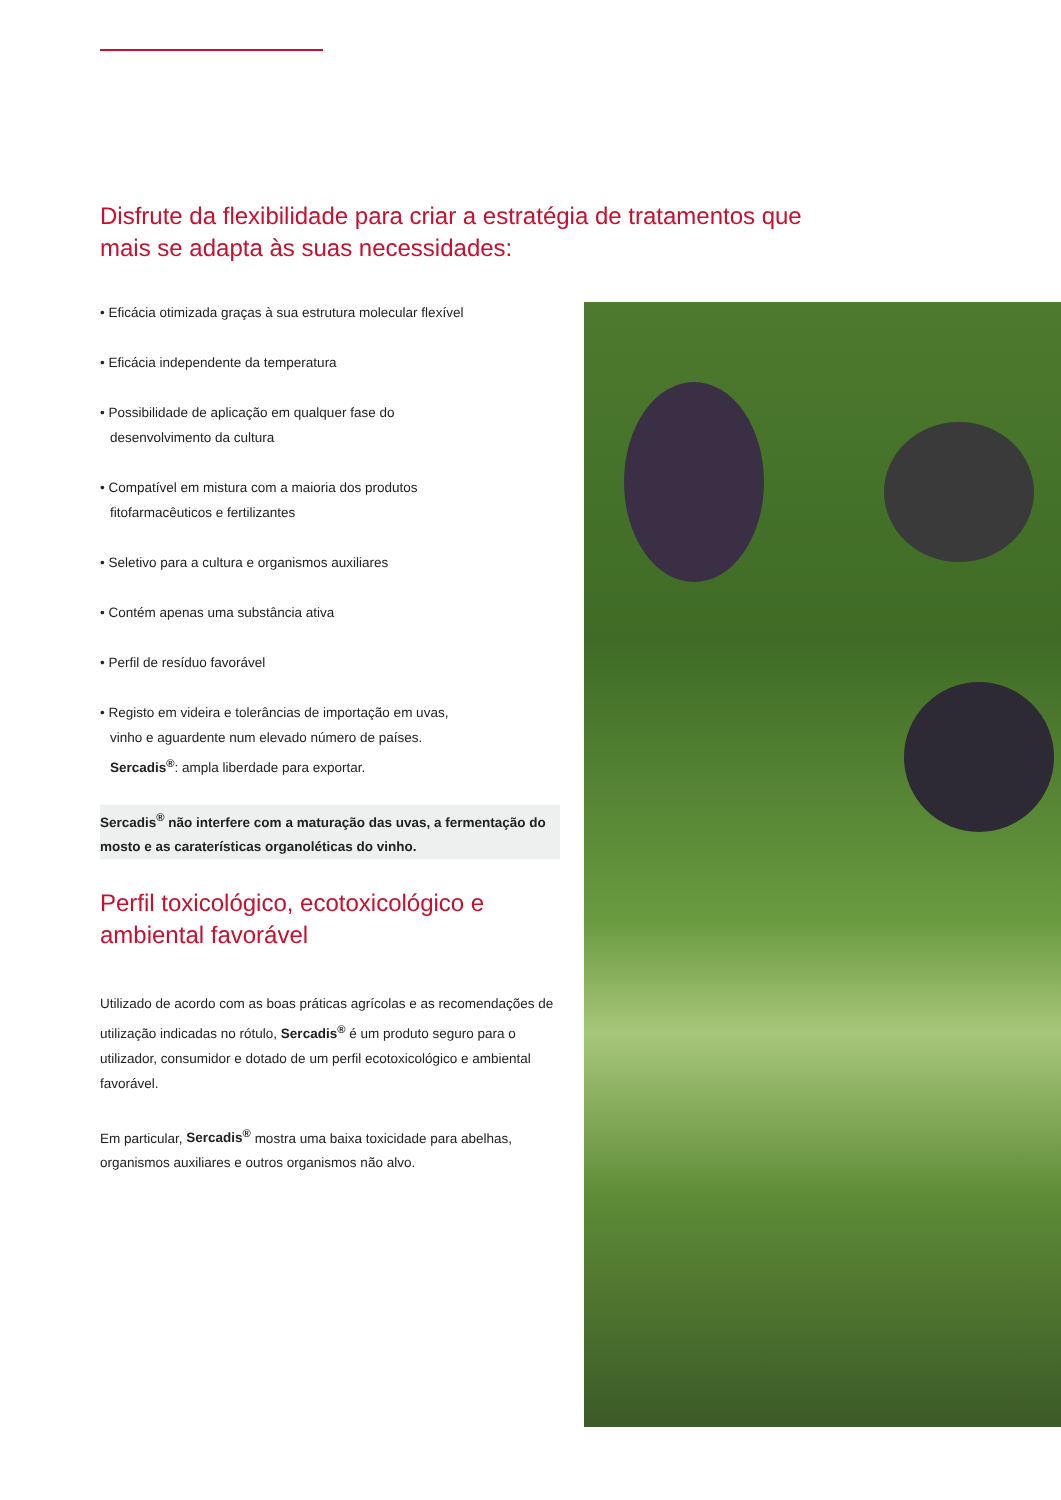Disfrute da flexibilidade para criar a estratégia de tratamentos que mais se adapta às suas necessidades:
• Eficácia otimizada graças à sua estrutura molecular flexível
• Eficácia independente da temperatura
• Possibilidade de aplicação em qualquer fase do
desenvolvimento da cultura
• Compatível em mistura com a maioria dos produtos
fitofarmacêuticos e fertilizantes
• Seletivo para a cultura e organismos auxiliares
• Contém apenas uma substância ativa
• Perfil de resíduo favorável
• Registo em videira e tolerâncias de importação em uvas,
vinho e aguardente num elevado número de países.
Sercadis<sup>®</sup>: ampla liberdade para exportar.
Sercadis<sup>®</sup> não interfere com a maturação das uvas, a fermentação do mosto e as caraterísticas organoléticas do vinho.
Perfil toxicológico, ecotoxicológico e ambiental favorável
Utilizado de acordo com as boas práticas agrícolas e as recomendações de utilização indicadas no rótulo, Sercadis<sup>®</sup> é um produto seguro para o utilizador, consumidor e dotado de um perfil ecotoxicológico e ambiental favorável.
Em particular, Sercadis<sup>®</sup> mostra uma baixa toxicidade para abelhas, organismos auxiliares e outros organismos não alvo.